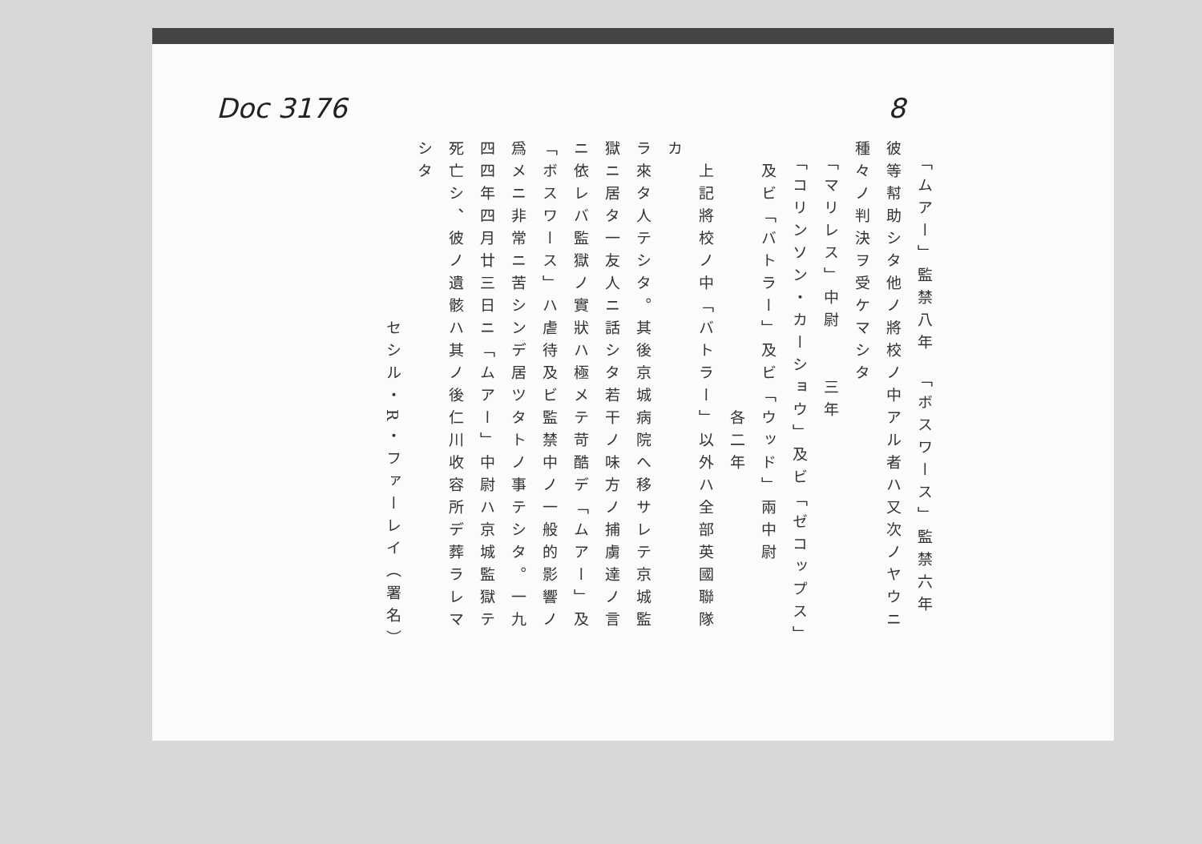Doc 3176 8
　「ムアー」監禁八年　「ボスワース」監禁六年
彼等幇助シタ他ノ將校ノ中アル者ハ又次ノヤウニ
種々ノ判決ヲ受ケマシタ
　「マリレス」中尉　　三年
　「コリンソン・カーショウ」及ビ「ゼコップス」
　及ビ「バトラー」及ビ「ウッド」兩中尉
　　　　　　　　　　　　各二年
　上記將校ノ中「バトラー」以外ハ全部英國聯隊カ
ラ來タ人テシタ。其後京城病院へ移サレテ京城監
獄ニ居タ一友人ニ話シタ若干ノ味方ノ捕虜達ノ言
ニ依レバ監獄ノ實狀ハ極メテ苛酷デ「ムアー」及
「ボスワース」ハ虐待及ビ監禁中ノ一般的影響ノ
爲メニ非常ニ苦シンデ居ツタトノ事テシタ。一九
四四年四月廿三日ニ「ムアー」中尉ハ京城監獄テ
死亡シ、彼ノ遺骸ハ其ノ後仁川收容所デ葬ラレマ
シタ
　　　　　　　　セシル・R・ファーレイ（署名）